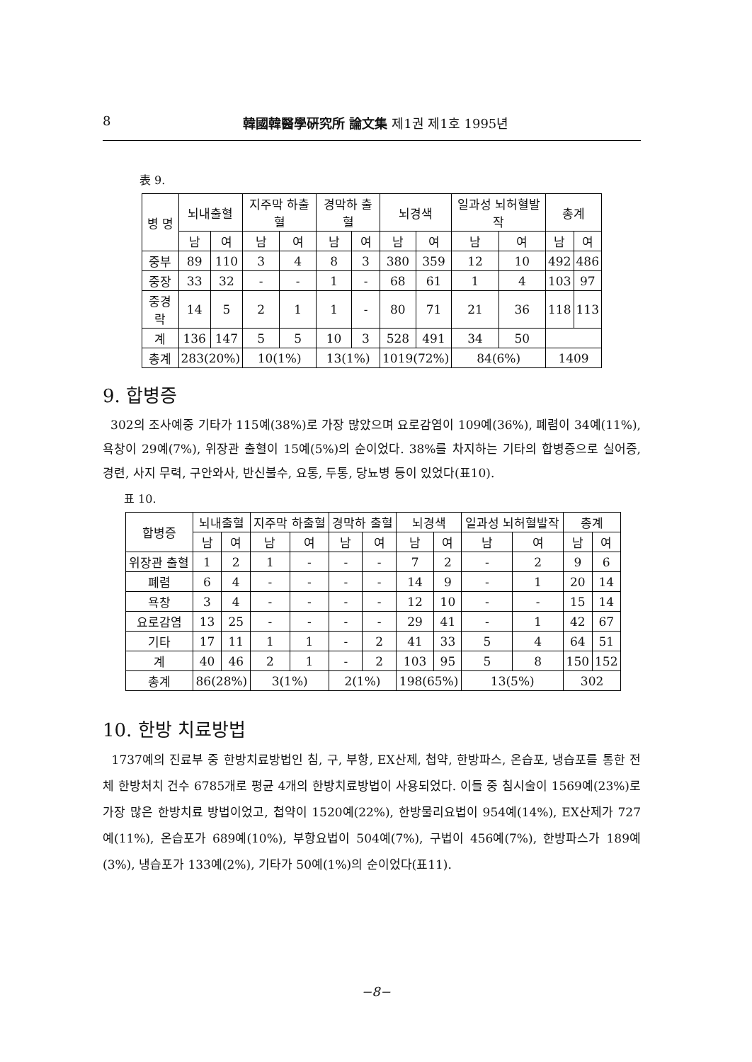8 韓國韓醫學硏究所 論文集 제1권 제1호 1995년
表 9.
| 병 명 | 뇌내출혈 | | 지주막 하출혈 | | 경막하 출혈 | | 뇌경색 | | 일과성 뇌허혈발작 | | 총계 | |
| --- | --- | --- | --- | --- | --- | --- | --- | --- | --- | --- | --- | --- |
| | 남 | 여 | 남 | 여 | 남 | 여 | 남 | 여 | 남 | 여 | 남 | 여 |
| 중부 | 89 | 110 | 3 | 4 | 8 | 3 | 380 | 359 | 12 | 10 | 492 | 486 |
| 중장 | 33 | 32 | - | - | 1 | - | 68 | 61 | 1 | 4 | 103 | 97 |
| 중경락 | 14 | 5 | 2 | 1 | 1 | - | 80 | 71 | 21 | 36 | 118 | 113 |
| 계 | 136 | 147 | 5 | 5 | 10 | 3 | 528 | 491 | 34 | 50 | | |
| 총계 | 283(20%) | | 10(1%) | | 13(1%) | | 1019(72%) | | 84(6%) | | 1409 | |
9. 합병증
302의 조사예중 기타가 115예(38%)로 가장 많았으며 요로감염이 109예(36%), 폐렴이 34예(11%), 욕창이 29예(7%), 위장관 출혈이 15예(5%)의 순이었다. 38%를 차지하는 기타의 합병증으로 실어증, 경련, 사지 무력, 구안와사, 반신불수, 요통, 두통, 당뇨병 등이 있었다(표10).
표 10.
| 합병증 | 뇌내출혈 | | 지주막 하출혈 | | 경막하 출혈 | | 뇌경색 | | 일과성 뇌허혈발작 | | 총계 | |
| --- | --- | --- | --- | --- | --- | --- | --- | --- | --- | --- | --- | --- |
| | 남 | 여 | 남 | 여 | 남 | 여 | 남 | 여 | 남 | 여 | 남 | 여 |
| 위장관 출혈 | 1 | 2 | 1 | - | - | - | 7 | 2 | - | 2 | 9 | 6 |
| 폐렴 | 6 | 4 | - | - | - | - | 14 | 9 | - | 1 | 20 | 14 |
| 욕창 | 3 | 4 | - | - | - | - | 12 | 10 | - | - | 15 | 14 |
| 요로감염 | 13 | 25 | - | - | - | - | 29 | 41 | - | 1 | 42 | 67 |
| 기타 | 17 | 11 | 1 | 1 | - | 2 | 41 | 33 | 5 | 4 | 64 | 51 |
| 계 | 40 | 46 | 2 | 1 | - | 2 | 103 | 95 | 5 | 8 | 150 | 152 |
| 총계 | 86(28%) | | 3(1%) | | 2(1%) | | 198(65%) | | 13(5%) | | 302 | |
10. 한방 치료방법
1737예의 진료부 중 한방치료방법인 침, 구, 부항, EX산제, 첩약, 한방파스, 온습포, 냉습포를 통한 전체 한방처치 건수 6785개로 평균 4개의 한방치료방법이 사용되었다. 이들 중 침시술이 1569예(23%)로 가장 많은 한방치료 방법이었고, 첩약이 1520예(22%), 한방물리요법이 954예(14%), EX산제가 727예(11%), 온습포가 689예(10%), 부항요법이 504예(7%), 구법이 456예(7%), 한방파스가 189예(3%), 냉습포가 133예(2%), 기타가 50예(1%)의 순이었다(표11).
−8−